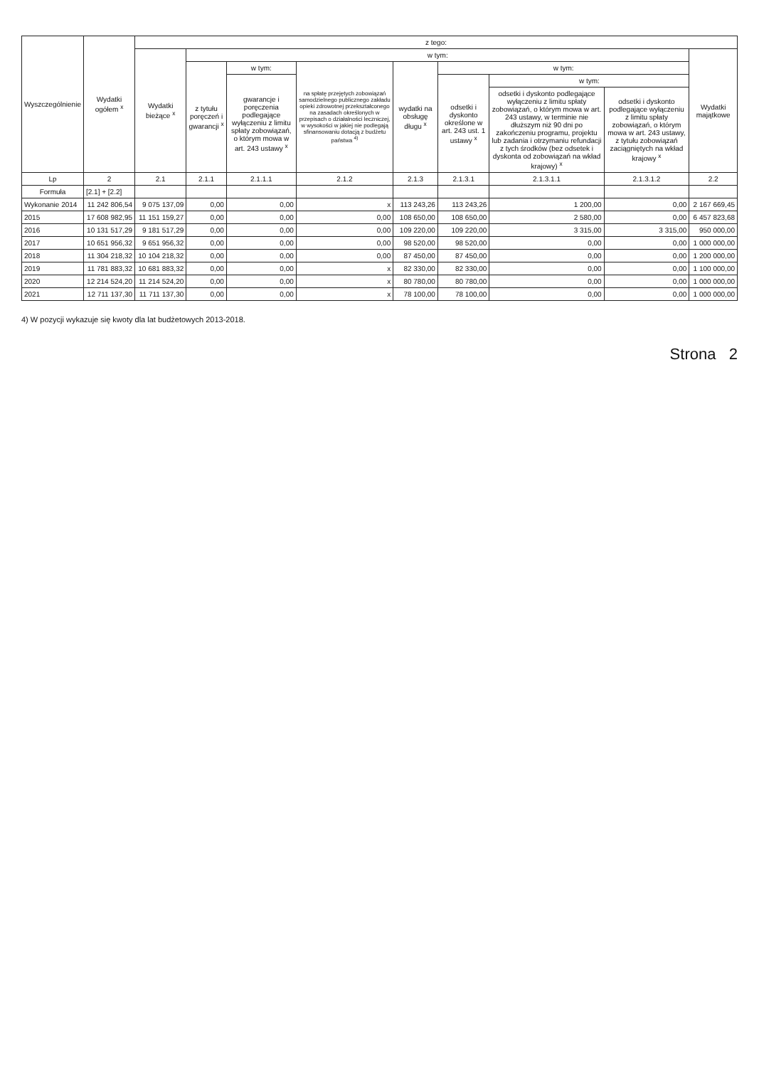| Wyszczególnienie | Wydatki ogółem <sup>x</sup> | z tego: | | | | | | | | |
| --- | --- | --- | --- | --- | --- | --- | --- | --- | --- | --- |
| | | Wydatki bieżące <sup>x</sup> | w tym: | | | | | | | Wydatki majątkowe |
| | | | z tytułu poręczeń i gwarancji <sup>x</sup> | w tym: | na spłatę przejętych zobowiązań samodzielnego publicznego zakładu opieki zdrowotnej przekształconego na zasadach określonych w przepisach o działalności leczniczej, w wysokości w jakiej nie podlegają sfinansowaniu dotacją z budżetu państwa <sup>4)</sup> | wydatki na obsługę długu <sup>x</sup> | w tym: | | | |
| | | | | gwarancje i poręczenia podlegające wyłączeniu z limitu spłaty zobowiązań, o którym mowa w art. 243 ustawy <sup>x</sup> | | | odsetki i dyskonto określone w art. 243 ust. 1 ustawy <sup>x</sup> | w tym: | | |
| | | | | | | | | odsetki i dyskonto podlegające wyłączeniu z limitu spłaty zobowiązań, o którym mowa w art. 243 ustawy, w terminie nie dłuższym niż 90 dni po zakończeniu programu, projektu lub zadania i otrzymaniu refundacji z tych środków (bez odsetek i dyskonta od zobowiązań na wkład krajowy) <sup>x</sup> | odsetki i dyskonto podlegające wyłączeniu z limitu spłaty zobowiązań, o którym mowa w art. 243 ustawy, z tytułu zobowiązań zaciągniętych na wkład krajowy <sup>x</sup> | |
| Lp | 2 | 2.1 | 2.1.1 | 2.1.1.1 | 2.1.2 | 2.1.3 | 2.1.3.1 | 2.1.3.1.1 | 2.1.3.1.2 | 2.2 |
| Formuła | [2.1] + [2.2] | | | | | | | | | |
| Wykonanie 2014 | 11 242 806,54 | 9 075 137,09 | 0,00 | 0,00 | x | 113 243,26 | 113 243,26 | 1 200,00 | 0,00 | 2 167 669,45 |
| 2015 | 17 608 982,95 | 11 151 159,27 | 0,00 | 0,00 | 0,00 | 108 650,00 | 108 650,00 | 2 580,00 | 0,00 | 6 457 823,68 |
| 2016 | 10 131 517,29 | 9 181 517,29 | 0,00 | 0,00 | 0,00 | 109 220,00 | 109 220,00 | 3 315,00 | 3 315,00 | 950 000,00 |
| 2017 | 10 651 956,32 | 9 651 956,32 | 0,00 | 0,00 | 0,00 | 98 520,00 | 98 520,00 | 0,00 | 0,00 | 1 000 000,00 |
| 2018 | 11 304 218,32 | 10 104 218,32 | 0,00 | 0,00 | 0,00 | 87 450,00 | 87 450,00 | 0,00 | 0,00 | 1 200 000,00 |
| 2019 | 11 781 883,32 | 10 681 883,32 | 0,00 | 0,00 | x | 82 330,00 | 82 330,00 | 0,00 | 0,00 | 1 100 000,00 |
| 2020 | 12 214 524,20 | 11 214 524,20 | 0,00 | 0,00 | x | 80 780,00 | 80 780,00 | 0,00 | 0,00 | 1 000 000,00 |
| 2021 | 12 711 137,30 | 11 711 137,30 | 0,00 | 0,00 | x | 78 100,00 | 78 100,00 | 0,00 | 0,00 | 1 000 000,00 |
4) W pozycji wykazuje się kwoty dla lat budżetowych 2013-2018.
Strona 2